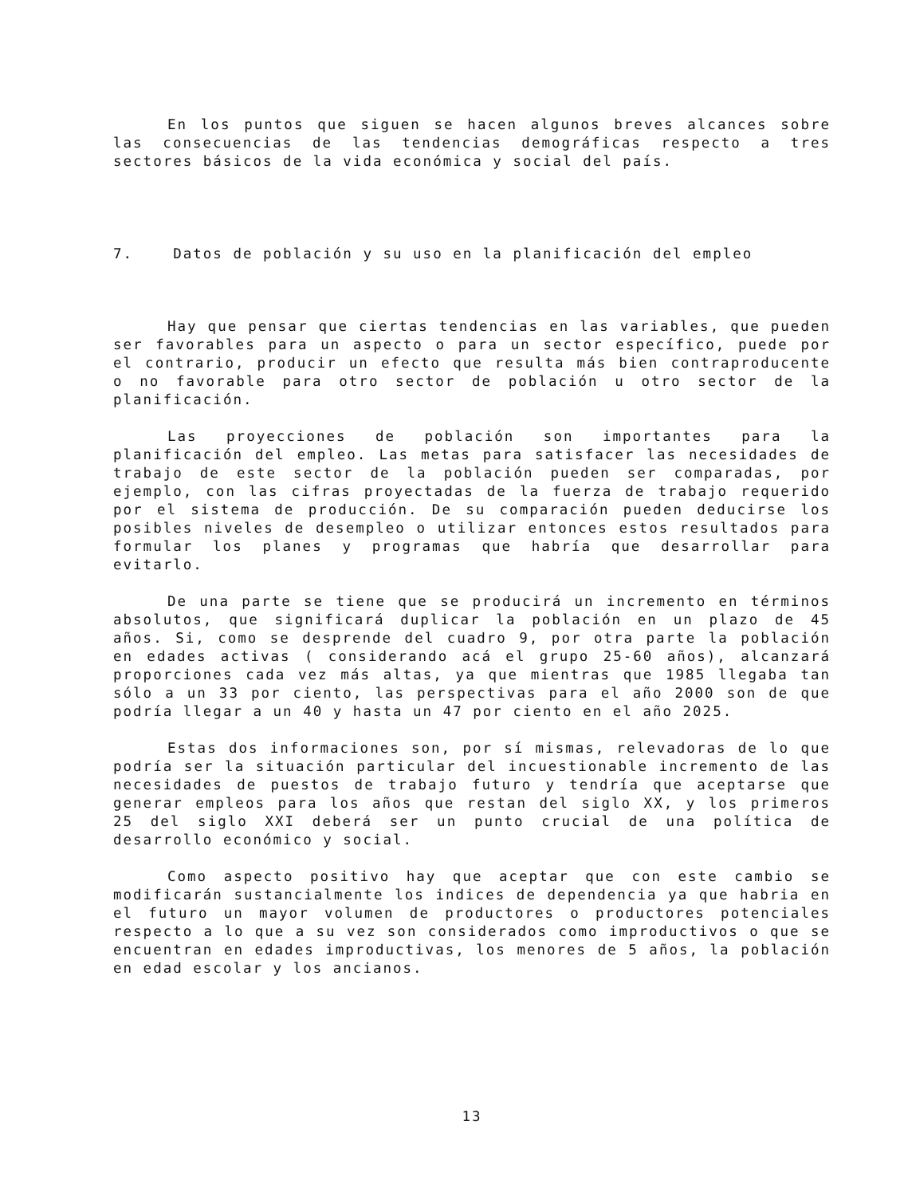En los puntos que siguen se hacen algunos breves alcances sobre las consecuencias de las tendencias demográficas respecto a tres sectores básicos de la vida económica y social del país.
7. Datos de población y su uso en la planificación del empleo
Hay que pensar que ciertas tendencias en las variables, que pueden ser favorables para un aspecto o para un sector específico, puede por el contrario, producir un efecto que resulta más bien contraproducente o no favorable para otro sector de población u otro sector de la planificación.
Las proyecciones de población son importantes para la planificación del empleo. Las metas para satisfacer las necesidades de trabajo de este sector de la población pueden ser comparadas, por ejemplo, con las cifras proyectadas de la fuerza de trabajo requerido por el sistema de producción. De su comparación pueden deducirse los posibles niveles de desempleo o utilizar entonces estos resultados para formular los planes y programas que habría que desarrollar para evitarlo.
De una parte se tiene que se producirá un incremento en términos absolutos, que significará duplicar la población en un plazo de 45 años. Si, como se desprende del cuadro 9, por otra parte la población en edades activas ( considerando acá el grupo 25-60 años), alcanzará proporciones cada vez más altas, ya que mientras que 1985 llegaba tan sólo a un 33 por ciento, las perspectivas para el año 2000 son de que podría llegar a un 40 y hasta un 47 por ciento en el año 2025.
Estas dos informaciones son, por sí mismas, relevadoras de lo que podría ser la situación particular del incuestionable incremento de las necesidades de puestos de trabajo futuro y tendría que aceptarse que generar empleos para los años que restan del siglo XX, y los primeros 25 del siglo XXI deberá ser un punto crucial de una política de desarrollo económico y social.
Como aspecto positivo hay que aceptar que con este cambio se modificarán sustancialmente los indices de dependencia ya que habria en el futuro un mayor volumen de productores o productores potenciales respecto a lo que a su vez son considerados como improductivos o que se encuentran en edades improductivas, los menores de 5 años, la población en edad escolar y los ancianos.
13